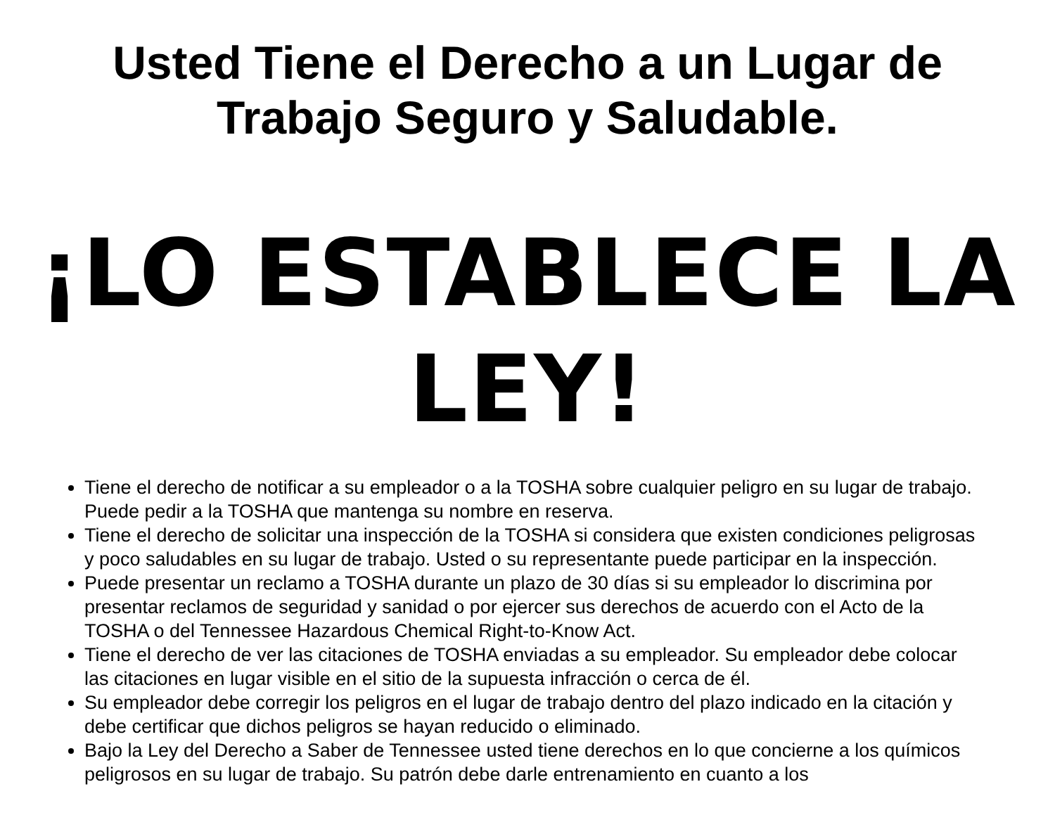Usted Tiene el Derecho a un Lugar de
Trabajo Seguro y Saludable.
¡LO ESTABLECE LA
LEY!
Tiene el derecho de notificar a su empleador o a la TOSHA sobre cualquier peligro en su lugar de trabajo. Puede pedir a la TOSHA que mantenga su nombre en reserva.
Tiene el derecho de solicitar una inspección de la TOSHA si considera que existen condiciones peligrosas y poco saludables en su lugar de trabajo. Usted o su representante puede participar en la inspección.
Puede presentar un reclamo a TOSHA durante un plazo de 30 días si su empleador lo discrimina por presentar reclamos de seguridad y sanidad o por ejercer sus derechos de acuerdo con el Acto de la TOSHA o del Tennessee Hazardous Chemical Right-to-Know Act.
Tiene el derecho de ver las citaciones de TOSHA enviadas a su empleador. Su empleador debe colocar las citaciones en lugar visible en el sitio de la supuesta infracción o cerca de él.
Su empleador debe corregir los peligros en el lugar de trabajo dentro del plazo indicado en la citación y debe certificar que dichos peligros se hayan reducido o eliminado.
Bajo la Ley del Derecho a Saber de Tennessee usted tiene derechos en lo que concierne a los químicos peligrosos en su lugar de trabajo. Su patrón debe darle entrenamiento en cuanto a los